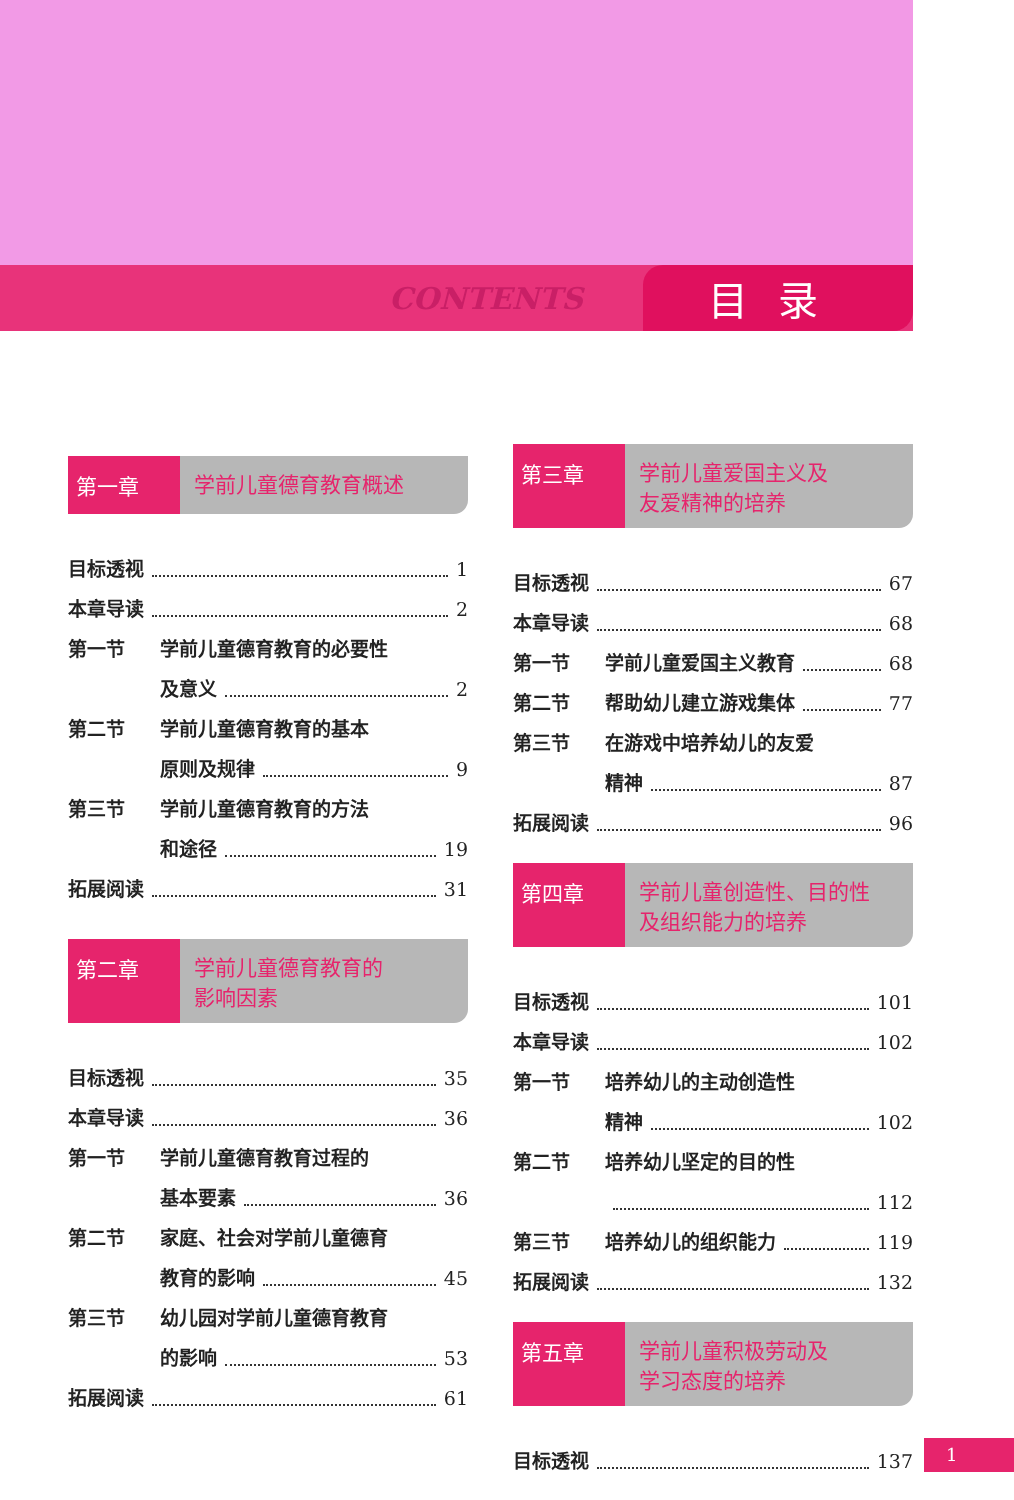CONTENTS 目录
第一章 学前儿童德育教育概述
目标透视 1
本章导读 2
第一节 学前儿童德育教育的必要性
及意义 2
第二节 学前儿童德育教育的基本
原则及规律 9
第三节 学前儿童德育教育的方法
和途径 19
拓展阅读 31
第二章 学前儿童德育教育的
影响因素
目标透视 35
本章导读 36
第一节 学前儿童德育教育过程的
基本要素 36
第二节 家庭、社会对学前儿童德育
教育的影响 45
第三节 幼儿园对学前儿童德育教育
的影响 53
拓展阅读 61
第三章 学前儿童爱国主义及
友爱精神的培养
目标透视 67
本章导读 68
第一节 学前儿童爱国主义教育 68
第二节 帮助幼儿建立游戏集体 77
第三节 在游戏中培养幼儿的友爱
精神 87
拓展阅读 96
第四章 学前儿童创造性、目的性
及组织能力的培养
目标透视 101
本章导读 102
第一节 培养幼儿的主动创造性
精神 102
第二节 培养幼儿坚定的目的性
112
第三节 培养幼儿的组织能力 119
拓展阅读 132
第五章 学前儿童积极劳动及
学习态度的培养
目标透视 137
1